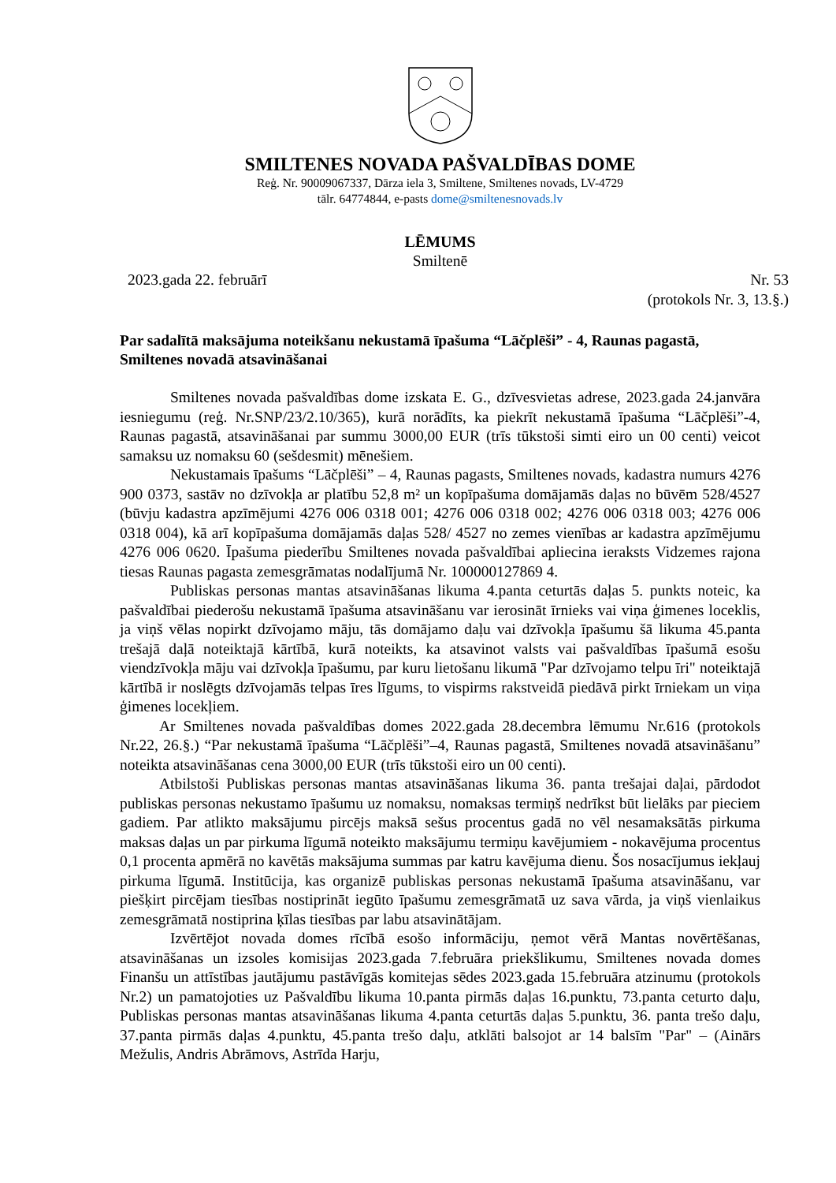SMILTENES NOVADA PAŠVALDĪBAS DOME
Reģ. Nr. 90009067337, Dārza iela 3, Smiltene, Smiltenes novads, LV-4729
tālr. 64774844, e-pasts dome@smiltenesnovads.lv
LĒMUMS
Smiltenē
2023.gada 22. februārī Nr. 53
(protokols Nr. 3, 13.§.)
Par sadalītā maksājuma noteikšanu nekustamā īpašuma “Lāčplēši” - 4, Raunas pagastā, Smiltenes novadā atsavināšanai
Smiltenes novada pašvaldības dome izskata E. G., dzīvesvietas adrese, 2023.gada 24.janvāra iesniegumu (reģ. Nr.SNP/23/2.10/365), kurā norādīts, ka piekrīt nekustamā īpašuma “Lāčplēši”-4, Raunas pagastā, atsavināšanai par summu 3000,00 EUR (trīs tūkstoši simti eiro un 00 centi) veicot samaksu uz nomaksu 60 (sešdesmit) mēnešiem.
Nekustamais īpašums “Lāčplēši” – 4, Raunas pagasts, Smiltenes novads, kadastra numurs 4276 900 0373, sastāv no dzīvokļa ar platību 52,8 m² un kopīpašuma domājamās daļas no būvēm 528/4527 (būvju kadastra apzīmējumi 4276 006 0318 001; 4276 006 0318 002; 4276 006 0318 003; 4276 006 0318 004), kā arī kopīpašuma domājamās daļas 528/ 4527 no zemes vienības ar kadastra apzīmējumu 4276 006 0620. Īpašuma piederību Smiltenes novada pašvaldībai apliecina ieraksts Vidzemes rajona tiesas Raunas pagasta zemesgrāmatas nodalījumā Nr. 100000127869 4.
Publiskas personas mantas atsavināšanas likuma 4.panta ceturtās daļas 5. punkts noteic, ka pašvaldībai piederošu nekustamā īpašuma atsavināšanu var ierosināt īrnieks vai viņa ģimenes loceklis, ja viņš vēlas nopirkt dzīvojamo māju, tās domājamo daļu vai dzīvokļa īpašumu šā likuma 45.panta trešajā daļā noteiktajā kārtībā, kurā noteikts, ka atsavinot valsts vai pašvaldības īpašumā esošu viendzīvokļa māju vai dzīvokļa īpašumu, par kuru lietošanu likumā "Par dzīvojamo telpu īri" noteiktajā kārtībā ir noslēgts dzīvojamās telpas īres līgums, to vispirms rakstveidā piedāvā pirkt īrniekam un viņa ģimenes locekļiem.
Ar Smiltenes novada pašvaldības domes 2022.gada 28.decembra lēmumu Nr.616 (protokols Nr.22, 26.§.) “Par nekustamā īpašuma “Lāčplēši”–4, Raunas pagastā, Smiltenes novadā atsavināšanu” noteikta atsavināšanas cena 3000,00 EUR (trīs tūkstoši eiro un 00 centi).
Atbilstoši Publiskas personas mantas atsavināšanas likuma 36. panta trešajai daļai, pārdodot publiskas personas nekustamo īpašumu uz nomaksu, nomaksas termiņš nedrīkst būt lielāks par pieciem gadiem. Par atlikto maksājumu pircējs maksā sešus procentus gadā no vēl nesamaksātās pirkuma maksas daļas un par pirkuma līgumā noteikto maksājumu termiņu kavējumiem - nokavējuma procentus 0,1 procenta apmērā no kavētās maksājuma summas par katru kavējuma dienu. Šos nosacījumus iekļauj pirkuma līgumā. Institūcija, kas organizē publiskas personas nekustamā īpašuma atsavināšanu, var piešķirt pircējam tiesības nostiprināt iegūto īpašumu zemesgrāmatā uz sava vārda, ja viņš vienlaikus zemesgrāmatā nostiprina ķīlas tiesības par labu atsavinātājam.
Izvērtējot novada domes rīcībā esošo informāciju, ņemot vērā Mantas novērtēšanas, atsavināšanas un izsoles komisijas 2023.gada 7.februāra priekšlikumu, Smiltenes novada domes Finanšu un attīstības jautājumu pastāvīgās komitejas sēdes 2023.gada 15.februāra atzinumu (protokols Nr.2) un pamatojoties uz Pašvaldību likuma 10.panta pirmās daļas 16.punktu, 73.panta ceturto daļu, Publiskas personas mantas atsavināšanas likuma 4.panta ceturtās daļas 5.punktu, 36. panta trešo daļu, 37.panta pirmās daļas 4.punktu, 45.panta trešo daļu, atklāti balsojot ar 14 balsīm "Par" – (Ainārs Mežulis, Andris Abrāmovs, Astrīda Harju,